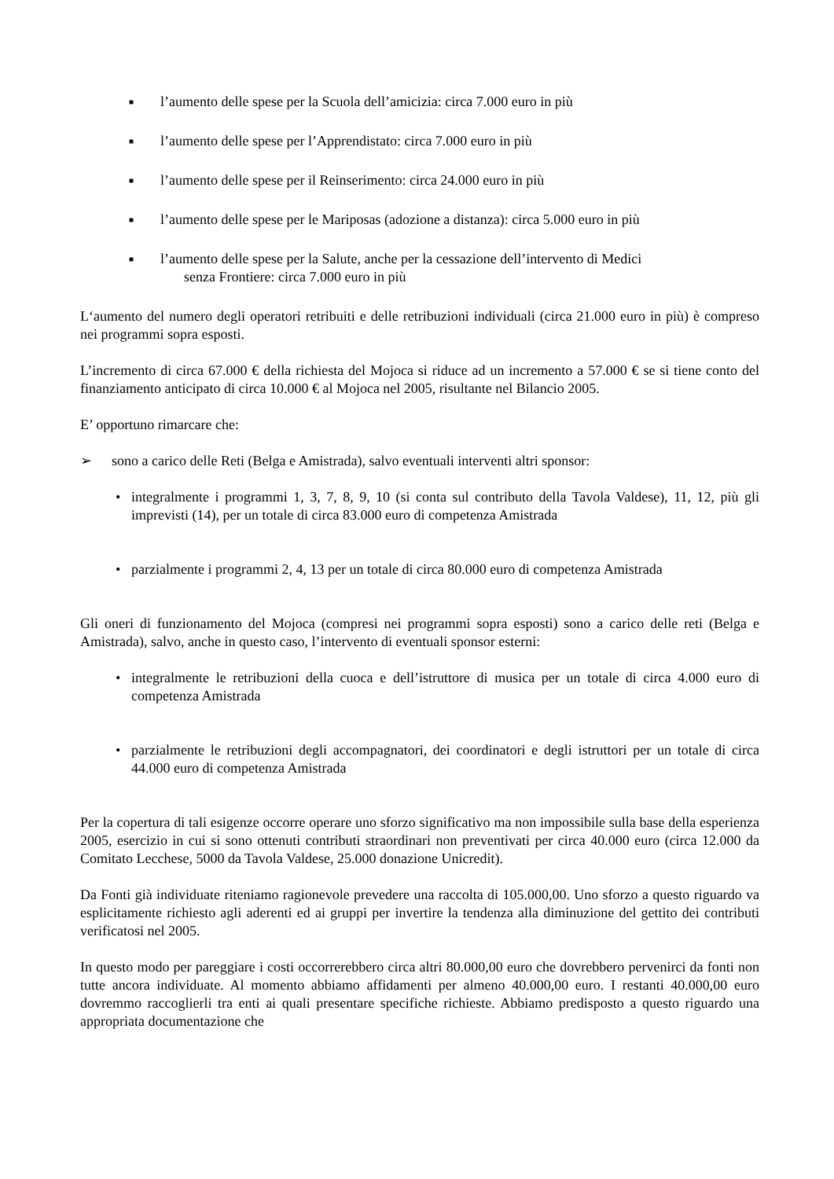■ l’aumento delle spese per la Scuola dell’amicizia: circa 7.000 euro in più
■ l’aumento delle spese per l’Apprendistato: circa 7.000 euro in più
■ l’aumento delle spese per il Reinserimento: circa 24.000 euro in più
■ l’aumento delle spese per le Mariposas (adozione a distanza): circa 5.000 euro in più
■
l’aumento delle spese per la Salute, anche per la cessazione dell’intervento di Medici
senza Frontiere: circa 7.000 euro in più
L‘aumento del numero degli operatori retribuiti e delle retribuzioni individuali (circa 21.000 euro in più) è compreso nei programmi sopra esposti.
L’incremento di circa 67.000 € della richiesta del Mojoca si riduce ad un incremento a 57.000 € se si tiene conto del finanziamento anticipato di circa 10.000 € al Mojoca nel 2005, risultante nel Bilancio 2005.
E’ opportuno rimarcare che:
➢ sono a carico delle Reti (Belga e Amistrada), salvo eventuali interventi altri sponsor:
• integralmente i programmi 1, 3, 7, 8, 9, 10 (si conta sul contributo della Tavola Valdese), 11, 12, più gli imprevisti (14), per un totale di circa 83.000 euro di competenza Amistrada
• parzialmente i programmi 2, 4, 13 per un totale di circa 80.000 euro di competenza Amistrada
Gli oneri di funzionamento del Mojoca (compresi nei programmi sopra esposti) sono a carico delle reti (Belga e Amistrada), salvo, anche in questo caso, l’intervento di eventuali sponsor esterni:
• integralmente le retribuzioni della cuoca e dell’istruttore di musica per un totale di circa 4.000 euro di competenza Amistrada
• parzialmente le retribuzioni degli accompagnatori, dei coordinatori e degli istruttori per un totale di circa 44.000 euro di competenza Amistrada
Per la copertura di tali esigenze occorre operare uno sforzo significativo ma non impossibile sulla base della esperienza 2005, esercizio in cui si sono ottenuti contributi straordinari non preventivati per circa 40.000 euro (circa 12.000 da Comitato Lecchese, 5000 da Tavola Valdese, 25.000 donazione Unicredit).
Da Fonti già individuate riteniamo ragionevole prevedere una raccolta di 105.000,00. Uno sforzo a questo riguardo va esplicitamente richiesto agli aderenti ed ai gruppi per invertire la tendenza alla diminuzione del gettito dei contributi verificatosi nel 2005.
In questo modo per pareggiare i costi occorrerebbero circa altri 80.000,00 euro che dovrebbero pervenirci da fonti non tutte ancora individuate. Al momento abbiamo affidamenti per almeno 40.000,00 euro. I restanti 40.000,00 euro dovremmo raccoglierli tra enti ai quali presentare specifiche richieste. Abbiamo predisposto a questo riguardo una appropriata documentazione che